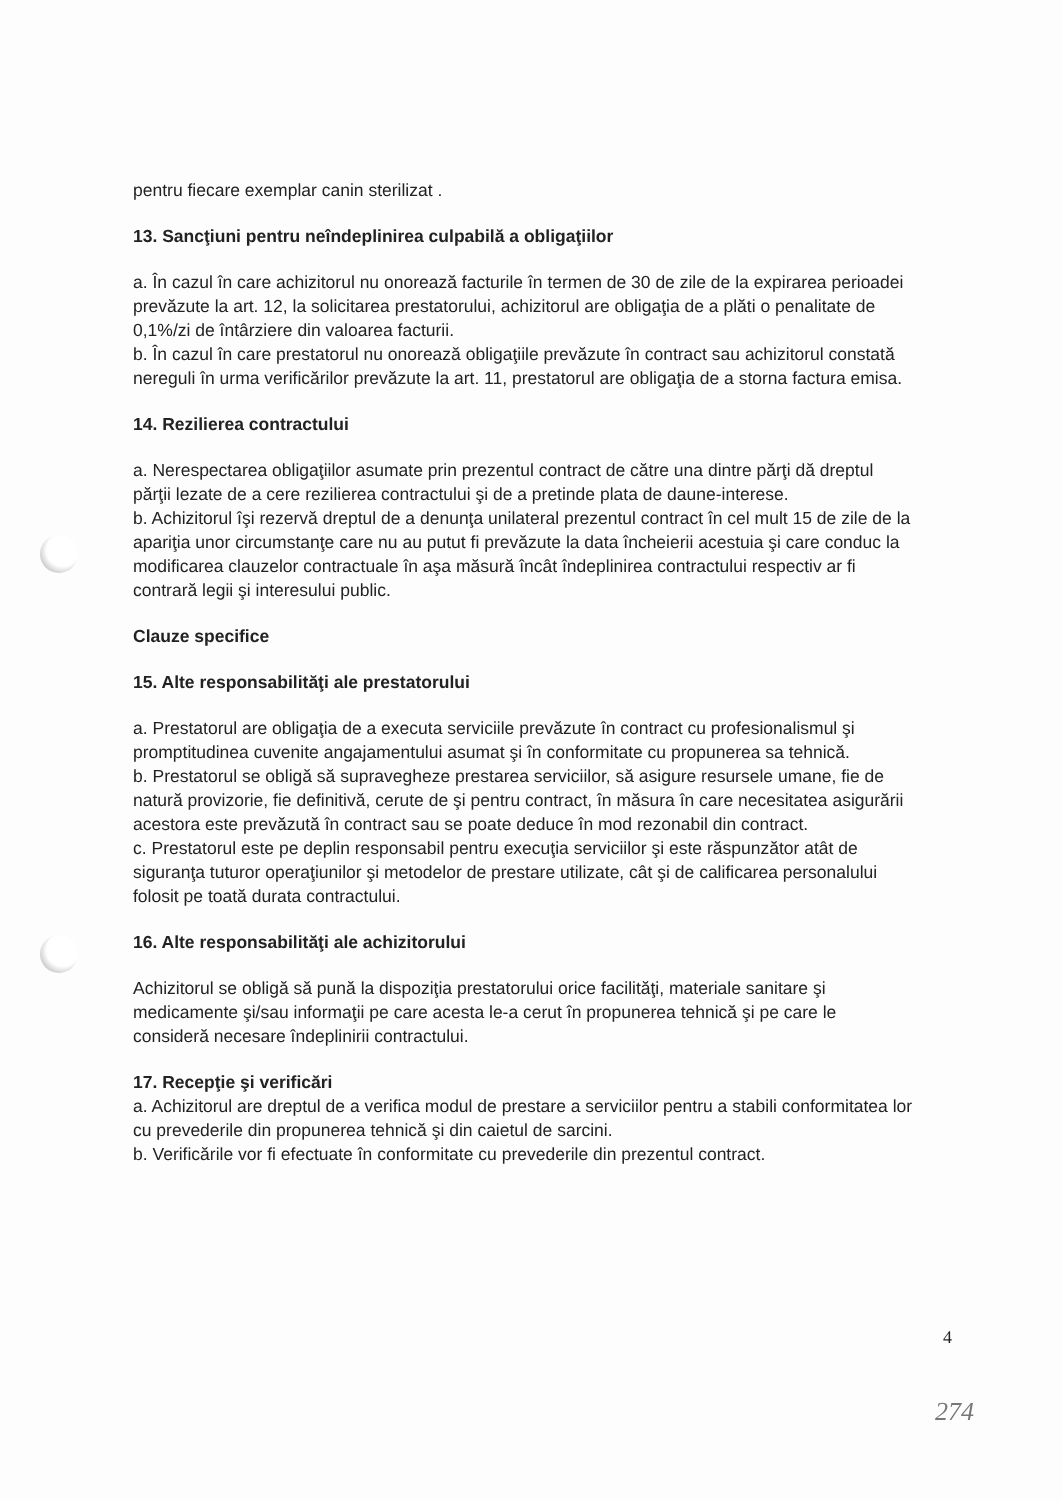pentru fiecare exemplar canin sterilizat .
13. Sancţiuni pentru neîndeplinirea culpabilă a obligaţiilor
a. În cazul în care achizitorul nu onorează facturile în termen de 30 de zile de la expirarea perioadei prevăzute la art. 12, la solicitarea prestatorului, achizitorul are obligaţia de a plăti o penalitate de 0,1%/zi de întârziere din valoarea facturii.
b. În cazul în care prestatorul nu onorează obligaţiile prevăzute în contract sau achizitorul constată nereguli în urma verificărilor prevăzute la art. 11, prestatorul are obligaţia de a storna factura emisa.
14. Rezilierea contractului
a. Nerespectarea obligaţiilor asumate prin prezentul contract de către una dintre părţi dă dreptul părţii lezate de a cere rezilierea contractului şi de a pretinde plata de daune-interese.
b. Achizitorul îşi rezervă dreptul de a denunţa unilateral prezentul contract în cel mult 15 de zile de la apariţia unor circumstanţe care nu au putut fi prevăzute la data încheierii acestuia şi care conduc la modificarea clauzelor contractuale în aşa măsură încât îndeplinirea contractului respectiv ar fi contrară legii şi interesului public.
Clauze specifice
15. Alte responsabilităţi ale prestatorului
a. Prestatorul are obligaţia de a executa serviciile prevăzute în contract cu profesionalismul şi promptitudinea cuvenite angajamentului asumat şi în conformitate cu propunerea sa tehnică.
b. Prestatorul se obligă să supravegheze prestarea serviciilor, să asigure resursele umane, fie de natură provizorie, fie definitivă, cerute de şi pentru contract, în măsura în care necesitatea asigurării acestora este prevăzută în contract sau se poate deduce în mod rezonabil din contract.
c. Prestatorul este pe deplin responsabil pentru execuţia serviciilor şi este răspunzător atât de siguranţa tuturor operaţiunilor şi metodelor de prestare utilizate, cât şi de calificarea personalului folosit pe toată durata contractului.
16. Alte responsabilităţi ale achizitorului
Achizitorul se obligă să pună la dispoziţia prestatorului orice facilităţi, materiale sanitare şi medicamente şi/sau informaţii pe care acesta le-a cerut în propunerea tehnică şi pe care le consideră necesare îndeplinirii contractului.
17. Recepţie şi verificări
a. Achizitorul are dreptul de a verifica modul de prestare a serviciilor pentru a stabili conformitatea lor cu prevederile din propunerea tehnică şi din caietul de sarcini.
b. Verificările vor fi efectuate în conformitate cu prevederile din prezentul contract.
4
274